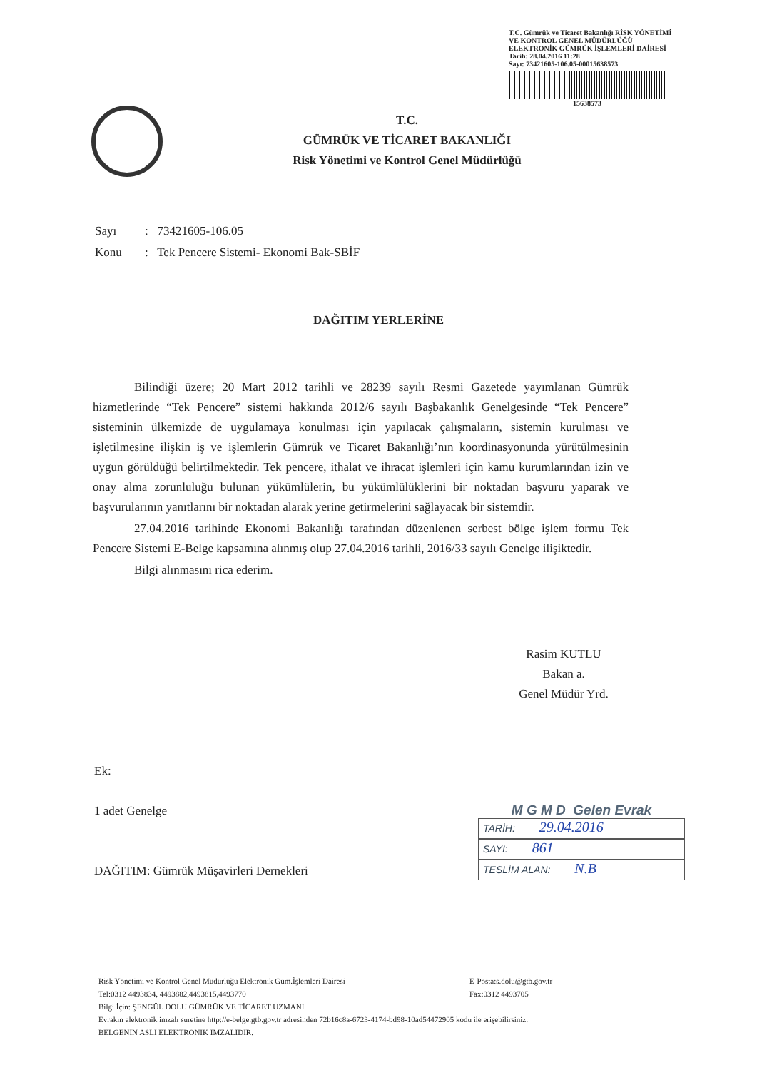T.C. Gümrük ve Ticaret Bakanlığı RİSK YÖNETİMİ VE KONTROL GENEL MÜDÜRLÜĞÜ ELEKTRONİK GÜMRÜK İŞLEMLERİ DAİRESİ
Tarih: 28.04.2016 11:28
Sayı: 73421605-106.05-00015638573
15638573
T.C.
GÜMRÜK VE TİCARET BAKANLIĞI
Risk Yönetimi ve Kontrol Genel Müdürlüğü
Sayı: 73421605-106.05
Konu: Tek Pencere Sistemi- Ekonomi Bak-SBİF
DAĞITIM YERLERİNE
Bilindiği üzere; 20 Mart 2012 tarihli ve 28239 sayılı Resmi Gazetede yayımlanan Gümrük hizmetlerinde “Tek Pencere” sistemi hakkında 2012/6 sayılı Başbakanlık Genelgesinde “Tek Pencere” sisteminin ülkemizde de uygulamaya konulması için yapılacak çalışmaların, sistemin kurulması ve işletilmesine ilişkin iş ve işlemlerin Gümrük ve Ticaret Bakanlığı’nın koordinasyonunda yürütülmesinin uygun görüldüğü belirtilmektedir. Tek pencere, ithalat ve ihracat işlemleri için kamu kurumlarından izin ve onay alma zorunluluğu bulunan yükümlülerin, bu yükümlülüklerini bir noktadan başvuru yaparak ve başvurularının yanıtlarını bir noktadan alarak yerine getirmelerini sağlayacak bir sistemdir.
27.04.2016 tarihinde Ekonomi Bakanlığı tarafından düzenlenen serbest bölge işlem formu Tek Pencere Sistemi E-Belge kapsamına alınmış olup 27.04.2016 tarihli, 2016/33 sayılı Genelge ilişiktedir.
Bilgi alınmasını rica ederim.
Rasim KUTLU
Bakan a.
Genel Müdür Yrd.
Ek:
1 adet Genelge
DAĞITIM: Gümrük Müşavirleri Dernekleri
M G M D Gelen Evrak
TARİH: 29.04.2016
SAYI: 861
TESLİM ALAN: N.B
Risk Yönetimi ve Kontrol Genel Müdürlüğü Elektronik Güm.İşlemleri Dairesi E-Posta:s.dolu@gtb.gov.tr
Tel:0312 4493834, 4493882,4493815,4493770 Fax:0312 4493705
Bilgi İçin: ŞENGÜL DOLU GÜMRÜK VE TİCARET UZMANI
Evrakın elektronik imzalı suretine http://e-belge.gtb.gov.tr adresinden 72b16c8a-6723-4174-bd98-10ad54472905 kodu ile erişebilirsiniz.
BELGENİN ASLI ELEKTRONİK İMZALIDIR.